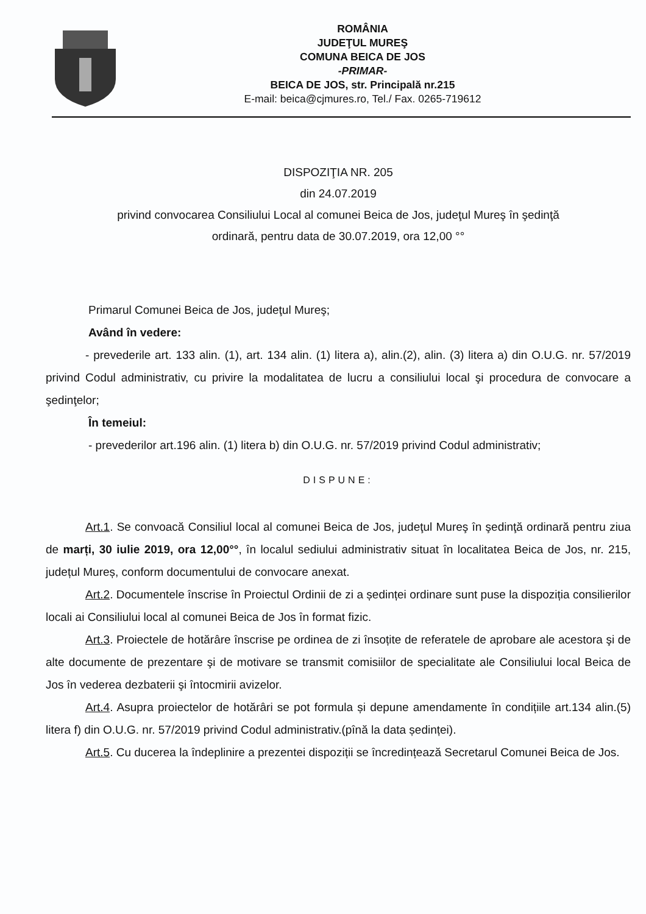ROMÂNIA
JUDEŢUL MUREŞ
COMUNA BEICA DE JOS
-PRIMAR-
BEICA DE JOS, str. Principală nr.215
E-mail: beica@cjmures.ro, Tel./ Fax. 0265-719612
DISPOZIŢIA NR. 205
din 24.07.2019
privind convocarea Consiliului Local al comunei Beica de Jos, judeţul Mureş în şedinţă
ordinară, pentru data de 30.07.2019, ora 12,00 °°
Primarul Comunei Beica de Jos, judeţul Mureş;
Având în vedere:
- prevederile art. 133 alin. (1), art. 134 alin. (1) litera a), alin.(2), alin. (3) litera a) din O.U.G. nr. 57/2019 privind Codul administrativ, cu privire la modalitatea de lucru a consiliului local şi procedura de convocare a şedinţelor;
În temeiul:
- prevederilor art.196 alin. (1) litera b) din O.U.G. nr. 57/2019 privind Codul administrativ;
DISPUNE:
Art.1. Se convoacă Consiliul local al comunei Beica de Jos, judeţul Mureş în şedinţă ordinară pentru ziua de marți, 30 iulie 2019, ora 12,00°°, în localul sediului administrativ situat în localitatea Beica de Jos, nr. 215, județul Mureș, conform documentului de convocare anexat.
Art.2. Documentele înscrise în Proiectul Ordinii de zi a ședinței ordinare sunt puse la dispoziția consilierilor locali ai Consiliului local al comunei Beica de Jos în format fizic.
Art.3. Proiectele de hotărâre înscrise pe ordinea de zi însoțite de referatele de aprobare ale acestora şi de alte documente de prezentare şi de motivare se transmit comisiilor de specialitate ale Consiliului local Beica de Jos în vederea dezbaterii şi întocmirii avizelor.
Art.4. Asupra proiectelor de hotărâri se pot formula și depune amendamente în condițiile art.134 alin.(5) litera f) din O.U.G. nr. 57/2019 privind Codul administrativ.(pînă la data ședinței).
Art.5. Cu ducerea la îndeplinire a prezentei dispoziții se încredințează Secretarul Comunei Beica de Jos.